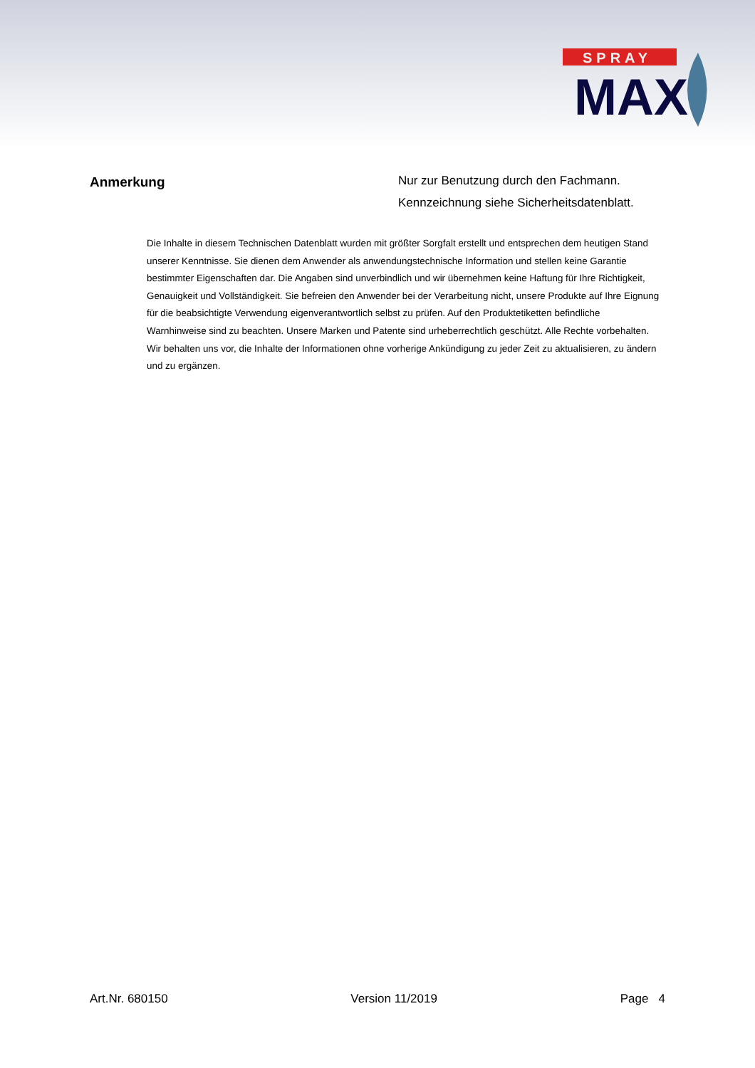SPRAY
MAX
Anmerkung
Nur zur Benutzung durch den Fachmann.
Kennzeichnung siehe Sicherheitsdatenblatt.
Die Inhalte in diesem Technischen Datenblatt wurden mit größter Sorgfalt erstellt und entsprechen dem heutigen Stand unserer Kenntnisse. Sie dienen dem Anwender als anwendungstechnische Information und stellen keine Garantie bestimmter Eigenschaften dar. Die Angaben sind unverbindlich und wir übernehmen keine Haftung für Ihre Richtigkeit, Genauigkeit und Vollständigkeit. Sie befreien den Anwender bei der Verarbeitung nicht, unsere Produkte auf Ihre Eignung für die beabsichtigte Verwendung eigenverantwortlich selbst zu prüfen. Auf den Produktetiketten befindliche Warnhinweise sind zu beachten. Unsere Marken und Patente sind urheberrechtlich geschützt. Alle Rechte vorbehalten. Wir behalten uns vor, die Inhalte der Informationen ohne vorherige Ankündigung zu jeder Zeit zu aktualisieren, zu ändern und zu ergänzen.
Art.Nr. 680150 Version 11/2019 Page 4